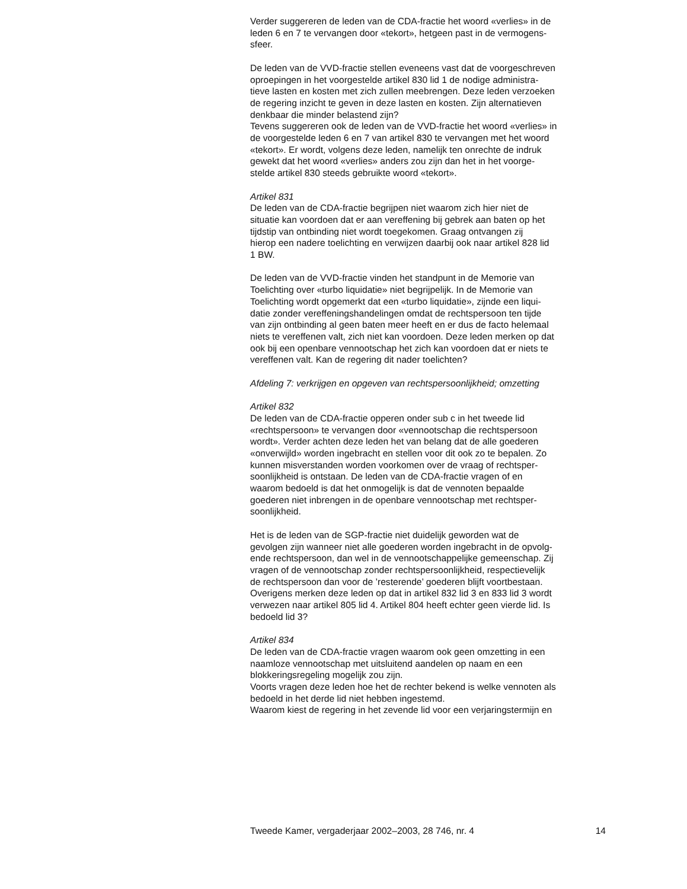Verder suggereren de leden van de CDA-fractie het woord «verlies» in de leden 6 en 7 te vervangen door «tekort», hetgeen past in de vermogens- sfeer.
De leden van de VVD-fractie stellen eveneens vast dat de voorgeschreven oproepingen in het voorgestelde artikel 830 lid 1 de nodige administra- tieve lasten en kosten met zich zullen meebrengen. Deze leden verzoeken de regering inzicht te geven in deze lasten en kosten. Zijn alternatieven denkbaar die minder belastend zijn? Tevens suggereren ook de leden van de VVD-fractie het woord «verlies» in de voorgestelde leden 6 en 7 van artikel 830 te vervangen met het woord «tekort». Er wordt, volgens deze leden, namelijk ten onrechte de indruk gewekt dat het woord «verlies» anders zou zijn dan het in het voorge- stelde artikel 830 steeds gebruikte woord «tekort».
Artikel 831 De leden van de CDA-fractie begrijpen niet waarom zich hier niet de situatie kan voordoen dat er aan vereffening bij gebrek aan baten op het tijdstip van ontbinding niet wordt toegekomen. Graag ontvangen zij hierop een nadere toelichting en verwijzen daarbij ook naar artikel 828 lid 1 BW.
De leden van de VVD-fractie vinden het standpunt in de Memorie van Toelichting over «turbo liquidatie» niet begrijpelijk. In de Memorie van Toelichting wordt opgemerkt dat een «turbo liquidatie», zijnde een liqui- datie zonder vereffeningshandelingen omdat de rechtspersoon ten tijde van zijn ontbinding al geen baten meer heeft en er dus de facto helemaal niets te vereffenen valt, zich niet kan voordoen. Deze leden merken op dat ook bij een openbare vennootschap het zich kan voordoen dat er niets te vereffenen valt. Kan de regering dit nader toelichten?
Afdeling 7: verkrijgen en opgeven van rechtspersoonlijkheid; omzetting
Artikel 832 De leden van de CDA-fractie opperen onder sub c in het tweede lid «rechtspersoon» te vervangen door «vennootschap die rechtspersoon wordt». Verder achten deze leden het van belang dat de alle goederen «onverwijld» worden ingebracht en stellen voor dit ook zo te bepalen. Zo kunnen misverstanden worden voorkomen over de vraag of rechtsper- soonlijkheid is ontstaan. De leden van de CDA-fractie vragen of en waarom bedoeld is dat het onmogelijk is dat de vennoten bepaalde goederen niet inbrengen in de openbare vennootschap met rechtsper- soonlijkheid.
Het is de leden van de SGP-fractie niet duidelijk geworden wat de gevolgen zijn wanneer niet alle goederen worden ingebracht in de opvolg- ende rechtspersoon, dan wel in de vennootschappelijke gemeenschap. Zij vragen of de vennootschap zonder rechtspersoonlijkheid, respectievelijk de rechtspersoon dan voor de ’resterende’ goederen blijft voortbestaan. Overigens merken deze leden op dat in artikel 832 lid 3 en 833 lid 3 wordt verwezen naar artikel 805 lid 4. Artikel 804 heeft echter geen vierde lid. Is bedoeld lid 3?
Artikel 834 De leden van de CDA-fractie vragen waarom ook geen omzetting in een naamloze vennootschap met uitsluitend aandelen op naam en een blokkeringsregeling mogelijk zou zijn. Voorts vragen deze leden hoe het de rechter bekend is welke vennoten als bedoeld in het derde lid niet hebben ingestemd. Waarom kiest de regering in het zevende lid voor een verjaringstermijn en
Tweede Kamer, vergaderjaar 2002–2003, 28 746, nr. 4 14